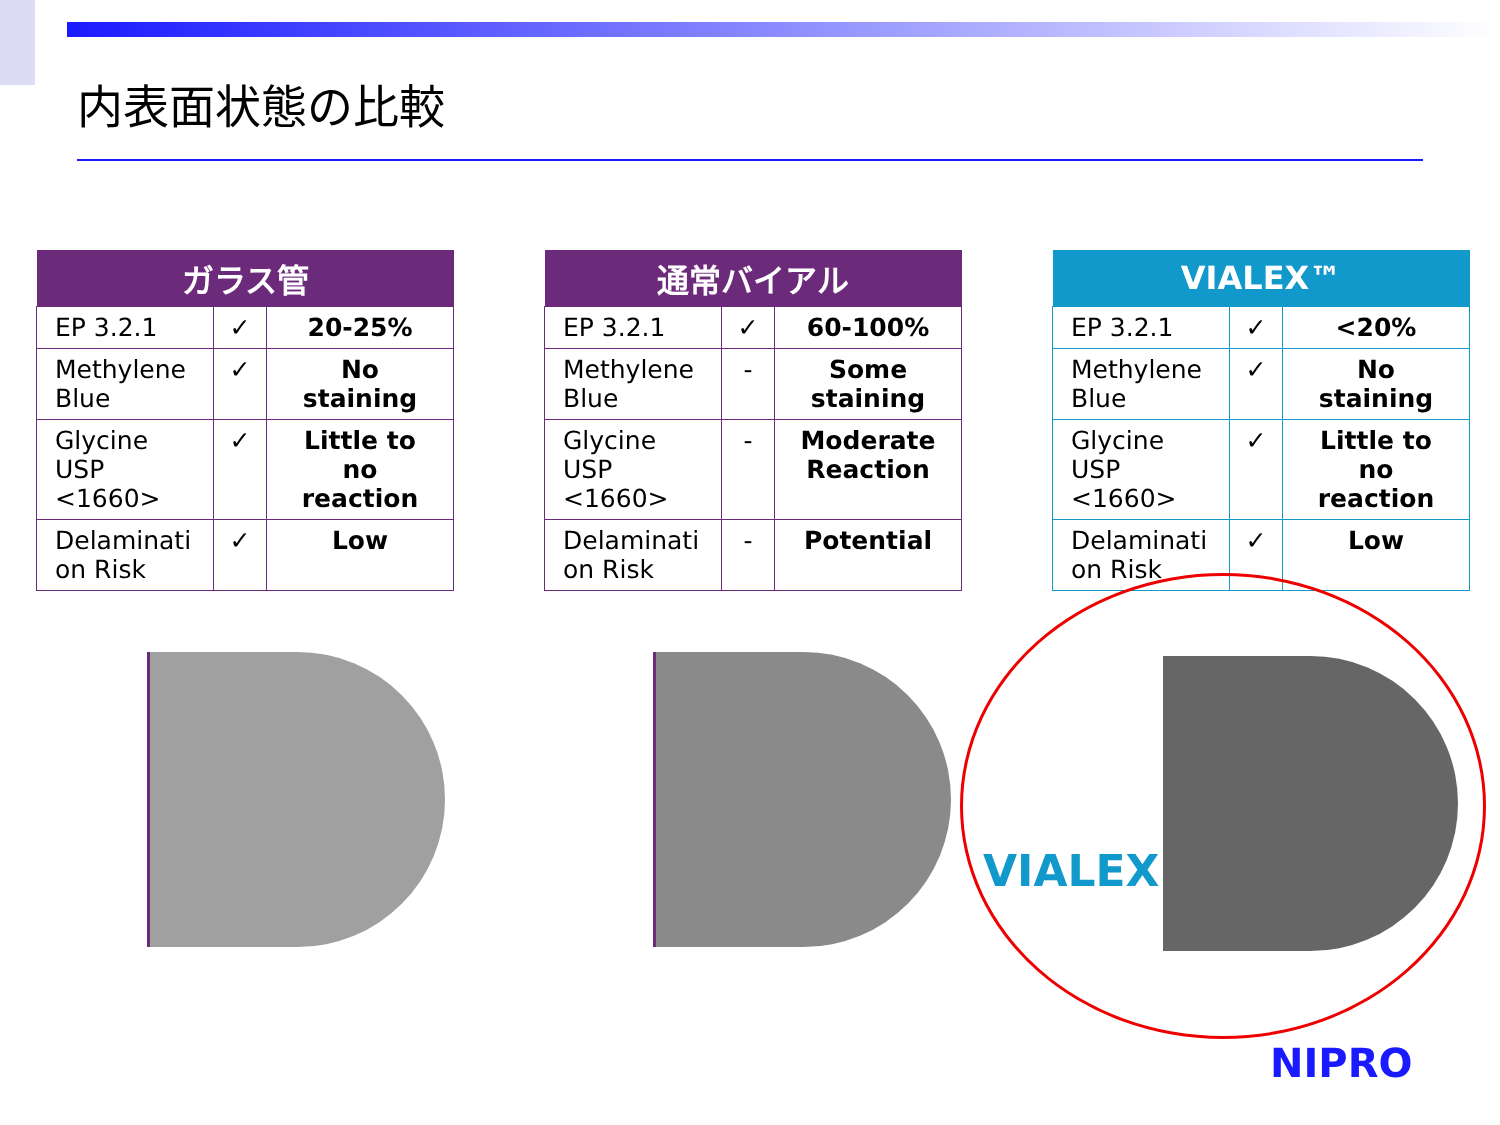内表面状態の比較
| ガラス管 | | |
| --- | --- | --- |
| EP 3.2.1 | ✓ | 20-25% |
| Methylene Blue | ✓ | No staining |
| Glycine USP <1660> | ✓ | Little to no reaction |
| Delaminati on Risk | ✓ | Low |
| 通常バイアル | | |
| --- | --- | --- |
| EP 3.2.1 | ✓ | 60-100% |
| Methylene Blue | - | Some staining |
| Glycine USP <1660> | - | Moderate Reaction |
| Delaminati on Risk | - | Potential |
| VIALEX™ | | |
| --- | --- | --- |
| EP 3.2.1 | ✓ | <20% |
| Methylene Blue | ✓ | No staining |
| Glycine USP <1660> | ✓ | Little to no reaction |
| Delaminati on Risk | ✓ | Low |
VIALEX
NIPRO